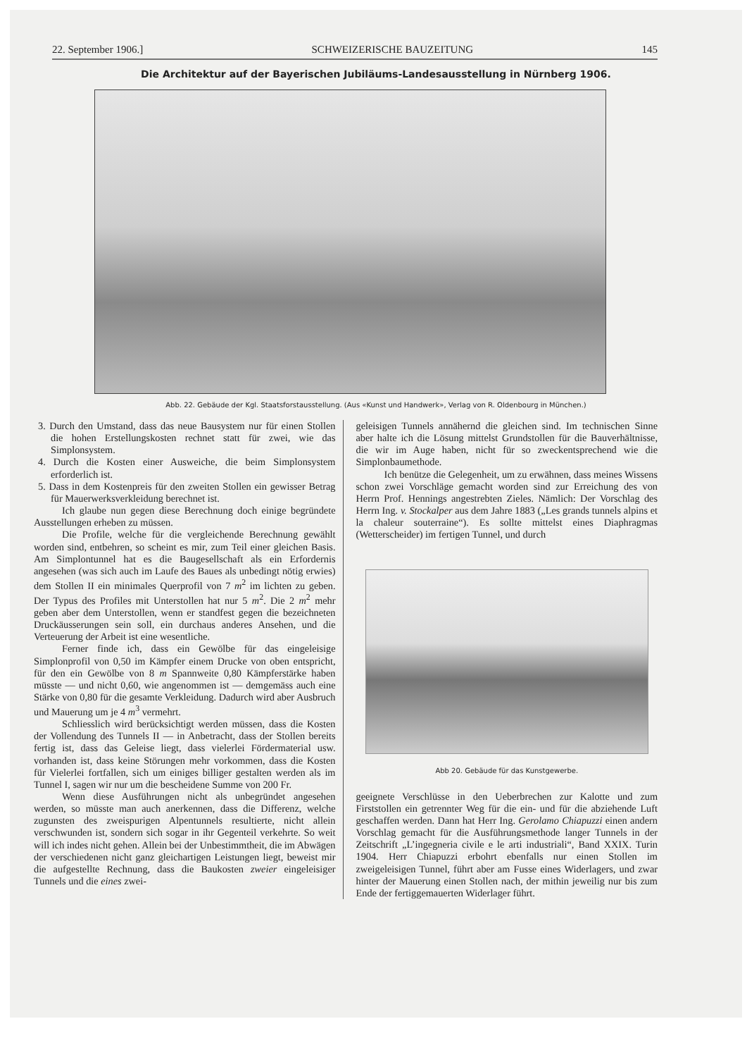22. September 1906.] SCHWEIZERISCHE BAUZEITUNG 145
Die Architektur auf der Bayerischen Jubiläums-Landesausstellung in Nürnberg 1906.
Abb. 22. Gebäude der Kgl. Staatsforstausstellung. (Aus «Kunst und Handwerk», Verlag von R. Oldenbourg in München.)
3. Durch den Umstand, dass das neue Bausystem nur für einen Stollen die hohen Erstellungskosten rechnet statt für zwei, wie das Simplonsystem.
4. Durch die Kosten einer Ausweiche, die beim Simplonsystem erforderlich ist.
5. Dass in dem Kostenpreis für den zweiten Stollen ein gewisser Betrag für Mauerwerksverkleidung berechnet ist.
Ich glaube nun gegen diese Berechnung doch einige begründete Ausstellungen erheben zu müssen.
Die Profile, welche für die vergleichende Berechnung gewählt worden sind, entbehren, so scheint es mir, zum Teil einer gleichen Basis. Am Simplontunnel hat es die Baugesellschaft als ein Erfordernis angesehen (was sich auch im Laufe des Baues als unbedingt nötig erwies) dem Stollen II ein minimales Querprofil von 7 m<sup>2</sup> im lichten zu geben. Der Typus des Profiles mit Unterstollen hat nur 5 m<sup>2</sup>. Die 2 m<sup>2</sup> mehr geben aber dem Unterstollen, wenn er standfest gegen die bezeichneten Druckäusserungen sein soll, ein durchaus anderes Ansehen, und die Verteuerung der Arbeit ist eine wesentliche.
Ferner finde ich, dass ein Gewölbe für das eingeleisige Simplonprofil von 0,50 im Kämpfer einem Drucke von oben entspricht, für den ein Gewölbe von 8 m Spannweite 0,80 Kämpferstärke haben müsste — und nicht 0,60, wie angenommen ist — demgemäss auch eine Stärke von 0,80 für die gesamte Verkleidung. Dadurch wird aber Ausbruch und Mauerung um je 4 m<sup>3</sup> vermehrt.
Schliesslich wird berücksichtigt werden müssen, dass die Kosten der Vollendung des Tunnels II — in Anbetracht, dass der Stollen bereits fertig ist, dass das Geleise liegt, dass vielerlei Fördermaterial usw. vorhanden ist, dass keine Störungen mehr vorkommen, dass die Kosten für Vielerlei fortfallen, sich um einiges billiger gestalten werden als im Tunnel I, sagen wir nur um die bescheidene Summe von 200 Fr.
Wenn diese Ausführungen nicht als unbegründet angesehen werden, so müsste man auch anerkennen, dass die Differenz, welche zugunsten des zweispurigen Alpentunnels resultierte, nicht allein verschwunden ist, sondern sich sogar in ihr Gegenteil verkehrte. So weit will ich indes nicht gehen. Allein bei der Unbestimmtheit, die im Abwägen der verschiedenen nicht ganz gleichartigen Leistungen liegt, beweist mir die aufgestellte Rechnung, dass die Baukosten zweier eingeleisiger Tunnels und die eines zwei-
geleisigen Tunnels annähernd die gleichen sind. Im technischen Sinne aber halte ich die Lösung mittelst Grundstollen für die Bauverhältnisse, die wir im Auge haben, nicht für so zweckentsprechend wie die Simplonbaumethode.
Ich benütze die Gelegenheit, um zu erwähnen, dass meines Wissens schon zwei Vorschläge gemacht worden sind zur Erreichung des von Herrn Prof. Hennings angestrebten Zieles. Nämlich: Der Vorschlag des Herrn Ing. v. Stockalper aus dem Jahre 1883 („Les grands tunnels alpins et la chaleur souterraine“). Es sollte mittelst eines Diaphragmas (Wetterscheider) im fertigen Tunnel, und durch
Abb 20. Gebäude für das Kunstgewerbe.
geeignete Verschlüsse in den Ueberbrechen zur Kalotte und zum Firststollen ein getrennter Weg für die ein- und für die abziehende Luft geschaffen werden. Dann hat Herr Ing. Gerolamo Chiapuzzi einen andern Vorschlag gemacht für die Ausführungsmethode langer Tunnels in der Zeitschrift „L’ingegneria civile e le arti industriali“, Band XXIX. Turin 1904. Herr Chiapuzzi erbohrt ebenfalls nur einen Stollen im zweigeleisigen Tunnel, führt aber am Fusse eines Widerlagers, und zwar hinter der Mauerung einen Stollen nach, der mithin jeweilig nur bis zum Ende der fertiggemauerten Widerlager führt.